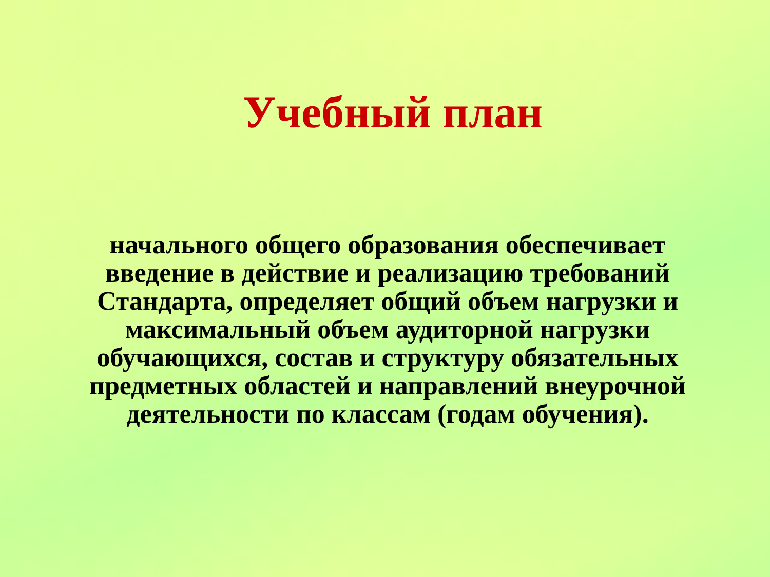Учебный план
начального общего образования обеспечивает введение в действие и реализацию требований Стандарта, определяет общий объем нагрузки и максимальный объем аудиторной нагрузки обучающихся, состав и структуру обязательных предметных областей и направлений внеурочной деятельности по классам (годам обучения).